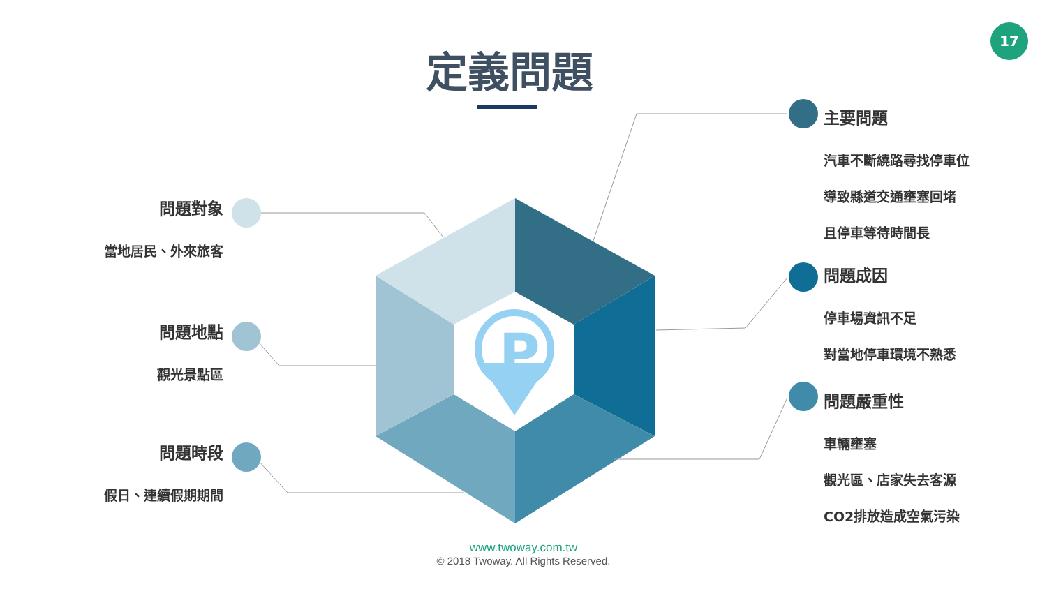P
17
定義問題
問題對象
當地居民、外來旅客
問題地點
觀光景點區
問題時段
假日、連續假期期間
主要問題
汽車不斷繞路尋找停車位
導致縣道交通壅塞回堵
且停車等待時間長
問題成因
停車場資訊不足
對當地停車環境不熟悉
問題嚴重性
車輛壅塞
觀光區、店家失去客源
CO2排放造成空氣污染
www.twoway.com.tw
© 2018 Twoway. All Rights Reserved.